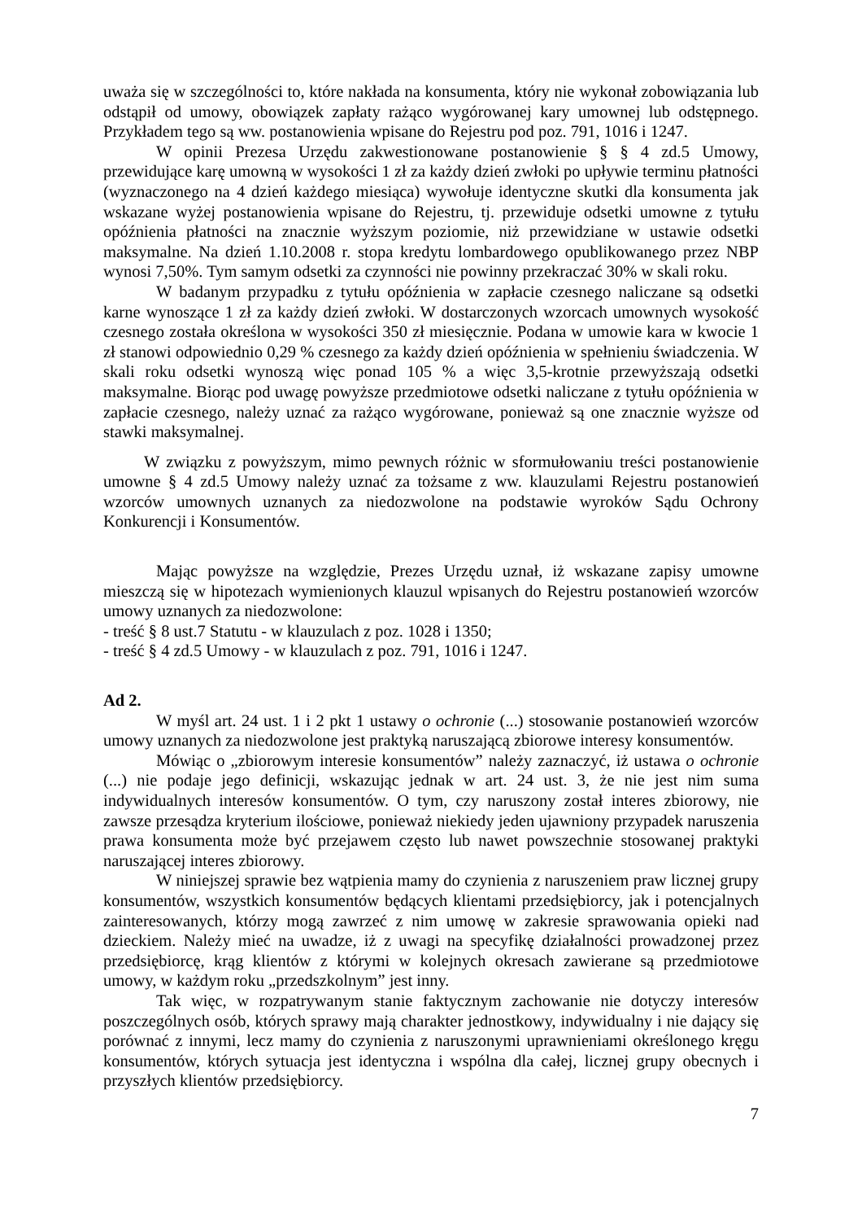uważa się w szczególności to, które nakłada na konsumenta, który nie wykonał zobowiązania lub odstąpił od umowy, obowiązek zapłaty rażąco wygórowanej kary umownej lub odstępnego. Przykładem tego są ww. postanowienia wpisane do Rejestru pod poz. 791, 1016 i 1247.
W opinii Prezesa Urzędu zakwestionowane postanowienie § § 4 zd.5 Umowy, przewidujące karę umowną w wysokości 1 zł za każdy dzień zwłoki po upływie terminu płatności (wyznaczonego na 4 dzień każdego miesiąca) wywołuje identyczne skutki dla konsumenta jak wskazane wyżej postanowienia wpisane do Rejestru, tj. przewiduje odsetki umowne z tytułu opóźnienia płatności na znacznie wyższym poziomie, niż przewidziane w ustawie odsetki maksymalne. Na dzień 1.10.2008 r. stopa kredytu lombardowego opublikowanego przez NBP wynosi 7,50%. Tym samym odsetki za czynności nie powinny przekraczać 30% w skali roku.
W badanym przypadku z tytułu opóźnienia w zapłacie czesnego naliczane są odsetki karne wynoszące 1 zł za każdy dzień zwłoki. W dostarczonych wzorcach umownych wysokość czesnego została określona w wysokości 350 zł miesięcznie. Podana w umowie kara w kwocie 1 zł stanowi odpowiednio 0,29 % czesnego za każdy dzień opóźnienia w spełnieniu świadczenia. W skali roku odsetki wynoszą więc ponad 105 % a więc 3,5-krotnie przewyższają odsetki maksymalne. Biorąc pod uwagę powyższe przedmiotowe odsetki naliczane z tytułu opóźnienia w zapłacie czesnego, należy uznać za rażąco wygórowane, ponieważ są one znacznie wyższe od stawki maksymalnej.
W związku z powyższym, mimo pewnych różnic w sformułowaniu treści postanowienie umowne § 4 zd.5 Umowy należy uznać za tożsame z ww. klauzulami Rejestru postanowień wzorców umownych uznanych za niedozwolone na podstawie wyroków Sądu Ochrony Konkurencji i Konsumentów.
Mając powyższe na względzie, Prezes Urzędu uznał, iż wskazane zapisy umowne mieszczą się w hipotezach wymienionych klauzul wpisanych do Rejestru postanowień wzorców umowy uznanych za niedozwolone:
- treść § 8 ust.7 Statutu - w klauzulach z poz. 1028 i 1350;
- treść § 4 zd.5 Umowy - w klauzulach z poz. 791, 1016 i 1247.
Ad 2.
W myśl art. 24 ust. 1 i 2 pkt 1 ustawy o ochronie (...) stosowanie postanowień wzorców umowy uznanych za niedozwolone jest praktyką naruszającą zbiorowe interesy konsumentów.
Mówiąc o „zbiorowym interesie konsumentów” należy zaznaczyć, iż ustawa o ochronie (...) nie podaje jego definicji, wskazując jednak w art. 24 ust. 3, że nie jest nim suma indywidualnych interesów konsumentów. O tym, czy naruszony został interes zbiorowy, nie zawsze przesądza kryterium ilościowe, ponieważ niekiedy jeden ujawniony przypadek naruszenia prawa konsumenta może być przejawem często lub nawet powszechnie stosowanej praktyki naruszającej interes zbiorowy.
W niniejszej sprawie bez wątpienia mamy do czynienia z naruszeniem praw licznej grupy konsumentów, wszystkich konsumentów będących klientami przedsiębiorcy, jak i potencjalnych zainteresowanych, którzy mogą zawrzeć z nim umowę w zakresie sprawowania opieki nad dzieckiem. Należy mieć na uwadze, iż z uwagi na specyfikę działalności prowadzonej przez przedsiębiorcę, krąg klientów z którymi w kolejnych okresach zawierane są przedmiotowe umowy, w każdym roku „przedszkolnym” jest inny.
Tak więc, w rozpatrywanym stanie faktycznym zachowanie nie dotyczy interesów poszczególnych osób, których sprawy mają charakter jednostkowy, indywidualny i nie dający się porównać z innymi, lecz mamy do czynienia z naruszonymi uprawnieniami określonego kręgu konsumentów, których sytuacja jest identyczna i wspólna dla całej, licznej grupy obecnych i przyszłych klientów przedsiębiorcy.
7